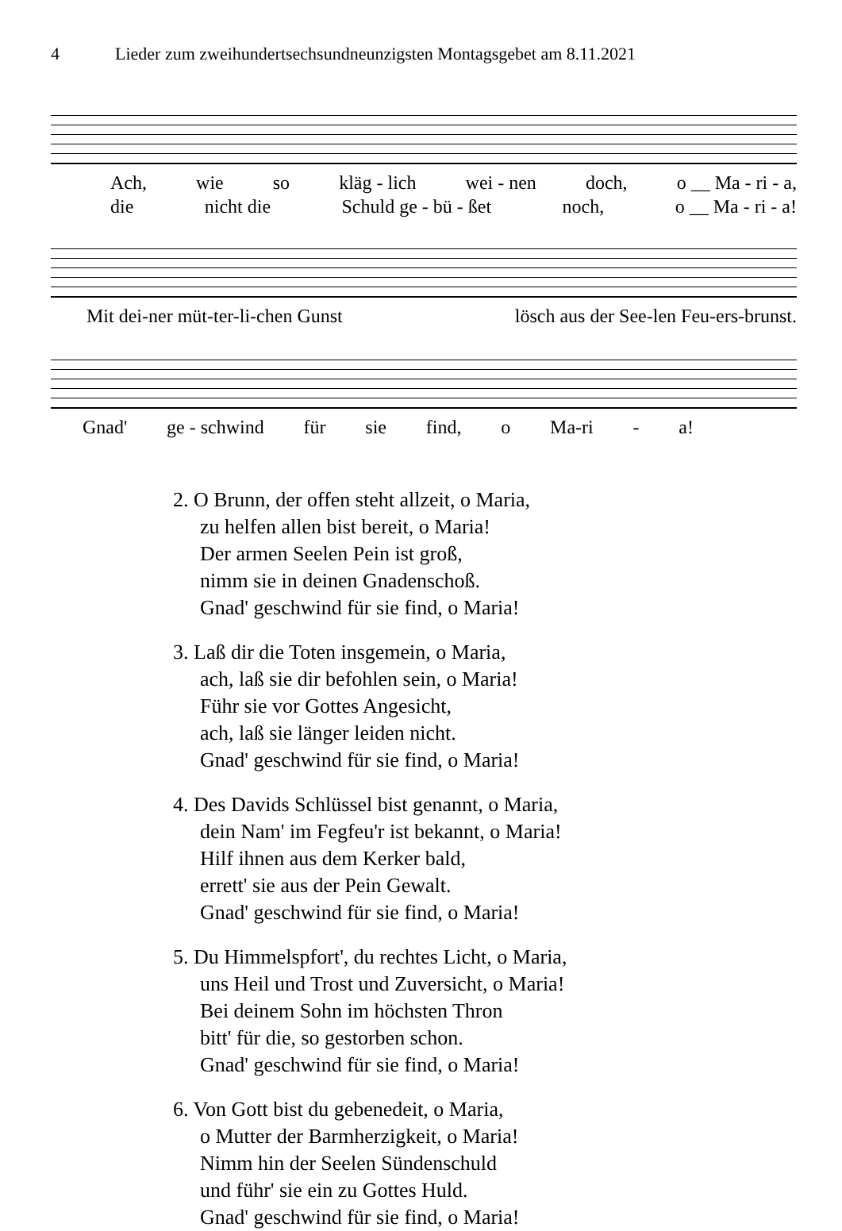4 Lieder zum zweihundertsechsundneunzigsten Montagsgebet am 8.11.2021
Ach, wie so kläg - lich wei - nen doch, o __ Ma - ri - a,
die nicht die Schuld ge - bü - ßet noch, o __ Ma - ri - a!
Mit dei-ner müt-ter-li-chen Gunst lösch aus der See-len Feu-ers-brunst.
Gnad' ge - schwind für sie find, o Ma-ri - a!
2. O Brunn, der offen steht allzeit, o Maria,
zu helfen allen bist bereit, o Maria!
Der armen Seelen Pein ist groß,
nimm sie in deinen Gnadenschoß.
Gnad' geschwind für sie find, o Maria!
3. Laß dir die Toten insgemein, o Maria,
ach, laß sie dir befohlen sein, o Maria!
Führ sie vor Gottes Angesicht,
ach, laß sie länger leiden nicht.
Gnad' geschwind für sie find, o Maria!
4. Des Davids Schlüssel bist genannt, o Maria,
dein Nam' im Fegfeu'r ist bekannt, o Maria!
Hilf ihnen aus dem Kerker bald,
errett' sie aus der Pein Gewalt.
Gnad' geschwind für sie find, o Maria!
5. Du Himmelspfort', du rechtes Licht, o Maria,
uns Heil und Trost und Zuversicht, o Maria!
Bei deinem Sohn im höchsten Thron
bitt' für die, so gestorben schon.
Gnad' geschwind für sie find, o Maria!
6. Von Gott bist du gebenedeit, o Maria,
o Mutter der Barmherzigkeit, o Maria!
Nimm hin der Seelen Sündenschuld
und führ' sie ein zu Gottes Huld.
Gnad' geschwind für sie find, o Maria!